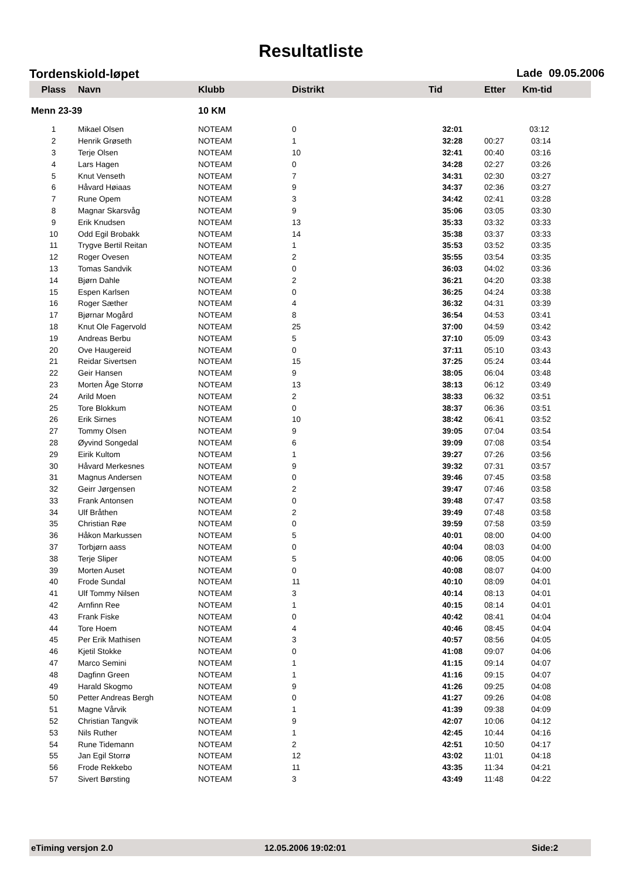Resultatliste
Tordenskiold-løpet Lade 09.05.2006
| Plass | Navn | Klubb | Distrikt | Tid | Etter | Km-tid |
| --- | --- | --- | --- | --- | --- | --- |
| Menn 23-39 | | 10 KM | | | | |
| 1 | Mikael Olsen | NOTEAM | 0 | 32:01 | | 03:12 |
| 2 | Henrik Grøseth | NOTEAM | 1 | 32:28 | 00:27 | 03:14 |
| 3 | Terje Olsen | NOTEAM | 10 | 32:41 | 00:40 | 03:16 |
| 4 | Lars Hagen | NOTEAM | 0 | 34:28 | 02:27 | 03:26 |
| 5 | Knut Venseth | NOTEAM | 7 | 34:31 | 02:30 | 03:27 |
| 6 | Håvard Høiaas | NOTEAM | 9 | 34:37 | 02:36 | 03:27 |
| 7 | Rune Opem | NOTEAM | 3 | 34:42 | 02:41 | 03:28 |
| 8 | Magnar Skarsvåg | NOTEAM | 9 | 35:06 | 03:05 | 03:30 |
| 9 | Erik Knudsen | NOTEAM | 13 | 35:33 | 03:32 | 03:33 |
| 10 | Odd Egil Brobakk | NOTEAM | 14 | 35:38 | 03:37 | 03:33 |
| 11 | Trygve Bertil Reitan | NOTEAM | 1 | 35:53 | 03:52 | 03:35 |
| 12 | Roger Ovesen | NOTEAM | 2 | 35:55 | 03:54 | 03:35 |
| 13 | Tomas Sandvik | NOTEAM | 0 | 36:03 | 04:02 | 03:36 |
| 14 | Bjørn Dahle | NOTEAM | 2 | 36:21 | 04:20 | 03:38 |
| 15 | Espen Karlsen | NOTEAM | 0 | 36:25 | 04:24 | 03:38 |
| 16 | Roger Sæther | NOTEAM | 4 | 36:32 | 04:31 | 03:39 |
| 17 | Bjørnar Mogård | NOTEAM | 8 | 36:54 | 04:53 | 03:41 |
| 18 | Knut Ole Fagervold | NOTEAM | 25 | 37:00 | 04:59 | 03:42 |
| 19 | Andreas Berbu | NOTEAM | 5 | 37:10 | 05:09 | 03:43 |
| 20 | Ove Haugereid | NOTEAM | 0 | 37:11 | 05:10 | 03:43 |
| 21 | Reidar Sivertsen | NOTEAM | 15 | 37:25 | 05:24 | 03:44 |
| 22 | Geir Hansen | NOTEAM | 9 | 38:05 | 06:04 | 03:48 |
| 23 | Morten Åge Storrø | NOTEAM | 13 | 38:13 | 06:12 | 03:49 |
| 24 | Arild Moen | NOTEAM | 2 | 38:33 | 06:32 | 03:51 |
| 25 | Tore Blokkum | NOTEAM | 0 | 38:37 | 06:36 | 03:51 |
| 26 | Erik Sirnes | NOTEAM | 10 | 38:42 | 06:41 | 03:52 |
| 27 | Tommy Olsen | NOTEAM | 9 | 39:05 | 07:04 | 03:54 |
| 28 | Øyvind Songedal | NOTEAM | 6 | 39:09 | 07:08 | 03:54 |
| 29 | Eirik Kultom | NOTEAM | 1 | 39:27 | 07:26 | 03:56 |
| 30 | Håvard Merkesnes | NOTEAM | 9 | 39:32 | 07:31 | 03:57 |
| 31 | Magnus Andersen | NOTEAM | 0 | 39:46 | 07:45 | 03:58 |
| 32 | Geirr Jørgensen | NOTEAM | 2 | 39:47 | 07:46 | 03:58 |
| 33 | Frank Antonsen | NOTEAM | 0 | 39:48 | 07:47 | 03:58 |
| 34 | Ulf Bråthen | NOTEAM | 2 | 39:49 | 07:48 | 03:58 |
| 35 | Christian Røe | NOTEAM | 0 | 39:59 | 07:58 | 03:59 |
| 36 | Håkon Markussen | NOTEAM | 5 | 40:01 | 08:00 | 04:00 |
| 37 | Torbjørn aass | NOTEAM | 0 | 40:04 | 08:03 | 04:00 |
| 38 | Terje Sliper | NOTEAM | 5 | 40:06 | 08:05 | 04:00 |
| 39 | Morten Auset | NOTEAM | 0 | 40:08 | 08:07 | 04:00 |
| 40 | Frode Sundal | NOTEAM | 11 | 40:10 | 08:09 | 04:01 |
| 41 | Ulf Tommy Nilsen | NOTEAM | 3 | 40:14 | 08:13 | 04:01 |
| 42 | Arnfinn Ree | NOTEAM | 1 | 40:15 | 08:14 | 04:01 |
| 43 | Frank Fiske | NOTEAM | 0 | 40:42 | 08:41 | 04:04 |
| 44 | Tore Hoem | NOTEAM | 4 | 40:46 | 08:45 | 04:04 |
| 45 | Per Erik Mathisen | NOTEAM | 3 | 40:57 | 08:56 | 04:05 |
| 46 | Kjetil Stokke | NOTEAM | 0 | 41:08 | 09:07 | 04:06 |
| 47 | Marco Semini | NOTEAM | 1 | 41:15 | 09:14 | 04:07 |
| 48 | Dagfinn Green | NOTEAM | 1 | 41:16 | 09:15 | 04:07 |
| 49 | Harald Skogmo | NOTEAM | 9 | 41:26 | 09:25 | 04:08 |
| 50 | Petter Andreas Bergh | NOTEAM | 0 | 41:27 | 09:26 | 04:08 |
| 51 | Magne Vårvik | NOTEAM | 1 | 41:39 | 09:38 | 04:09 |
| 52 | Christian Tangvik | NOTEAM | 9 | 42:07 | 10:06 | 04:12 |
| 53 | Nils Ruther | NOTEAM | 1 | 42:45 | 10:44 | 04:16 |
| 54 | Rune Tidemann | NOTEAM | 2 | 42:51 | 10:50 | 04:17 |
| 55 | Jan Egil Storrø | NOTEAM | 12 | 43:02 | 11:01 | 04:18 |
| 56 | Frode Rekkebo | NOTEAM | 11 | 43:35 | 11:34 | 04:21 |
| 57 | Sivert Børsting | NOTEAM | 3 | 43:49 | 11:48 | 04:22 |
eTiming versjon 2.0 12.05.2006 19:02:01 Side:2